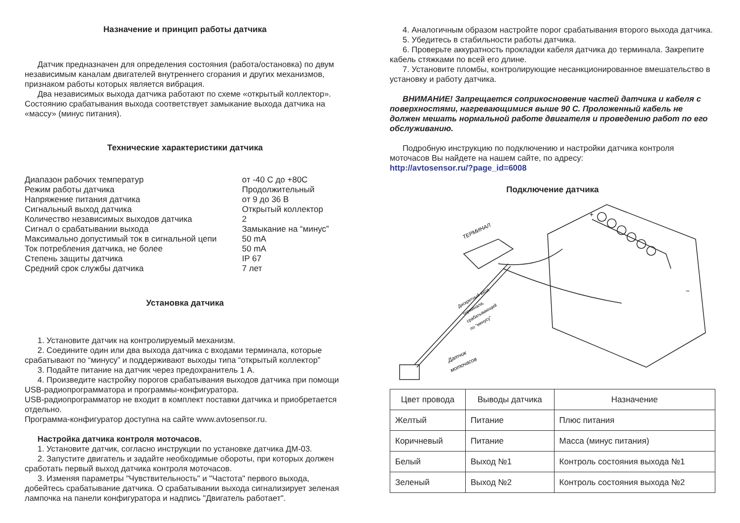Назначение и принцип работы датчика
Датчик предназначен для определения состояния (работа/остановка) по двум независимым каналам двигателей внутреннего сгорания и других механизмов, признаком работы которых является вибрация.
Два независимых выхода датчика работают по схеме «открытый коллектор». Состоянию срабатывания выхода соответствует замыкание выхода датчика на «массу» (минус питания).
Технические характеристики датчика
| Диапазон рабочих температур | от -40 С до +80С |
| Режим работы датчика | Продолжительный |
| Напряжение питания датчика | от 9 до 36 В |
| Сигнальный выход датчика | Открытый коллектор |
| Количество независимых выходов датчика | 2 |
| Сигнал о срабатывании выхода | Замыкание на “минус” |
| Максимально допустимый ток в сигнальной цепи | 50 mA |
| Ток потребления датчика, не более | 50 mA |
| Степень защиты датчика | IP 67 |
| Средний срок службы датчика | 7 лет |
Установка датчика
1. Установите датчик на контролируемый механизм.
2. Соедините один или два выхода датчика с входами терминала, которые срабатывают по “минусу” и поддерживают выходы типа “открытый коллектор”
3. Подайте питание на датчик через предохранитель 1 А.
4. Произведите настройку порогов срабатывания выходов датчика при помощи USB-радиопрограмматора и программы-конфигуратора.
USB-радиопрограмматор не входит в комплект поставки датчика и приобретается отдельно.
Программа-конфигуратор доступна на сайте www.avtosensor.ru.
Настройка датчика контроля моточасов.
1. Установите датчик, согласно инструкции по установке датчика ДМ-03.
2. Запустите двигатель и задайте необходимые обороты, при которых должен сработать первый выход датчика контроля моточасов.
3. Изменяя параметры "Чувствительность" и "Частота" первого выхода, добейтесь срабатывание датчика. О срабатывании выхода сигнализирует зеленая лампочка на панели конфигуратора и надпись "Двигатель работает".
4. Аналогичным образом настройте порог срабатывания второго выхода датчика.
5. Убедитесь в стабильности работы датчика.
6. Проверьте аккуратность прокладки кабеля датчика до терминала. Закрепите кабель стяжками по всей его длине.
7. Установите пломбы, контролирующие несанкционированное вмешательство в установку и работу датчика.
ВНИМАНИЕ! Запрещается соприкосновение частей датчика и кабеля с поверхностями, нагревающимися выше 90 С. Проложенный кабель не должен мешать нормальной работе двигателя и проведению работ по его обслуживанию.
Подробную инструкцию по подключению и настройки датчика контроля моточасов Вы найдете на нашем сайте, по адресу:
http://avtosensor.ru/?page_id=6008
Подключение датчика
ТЕРМИНАЛ
+
−
Дискретный вход
терминала,
срабатывающий
по "минусу"
Датчик
моточасов
| Цвет провода | Выводы датчика | Назначение |
| --- | --- | --- |
| Желтый | Питание | Плюс питания |
| Коричневый | Питание | Масса (минус питания) |
| Белый | Выход №1 | Контроль состояния выхода №1 |
| Зеленый | Выход №2 | Контроль состояния выхода №2 |